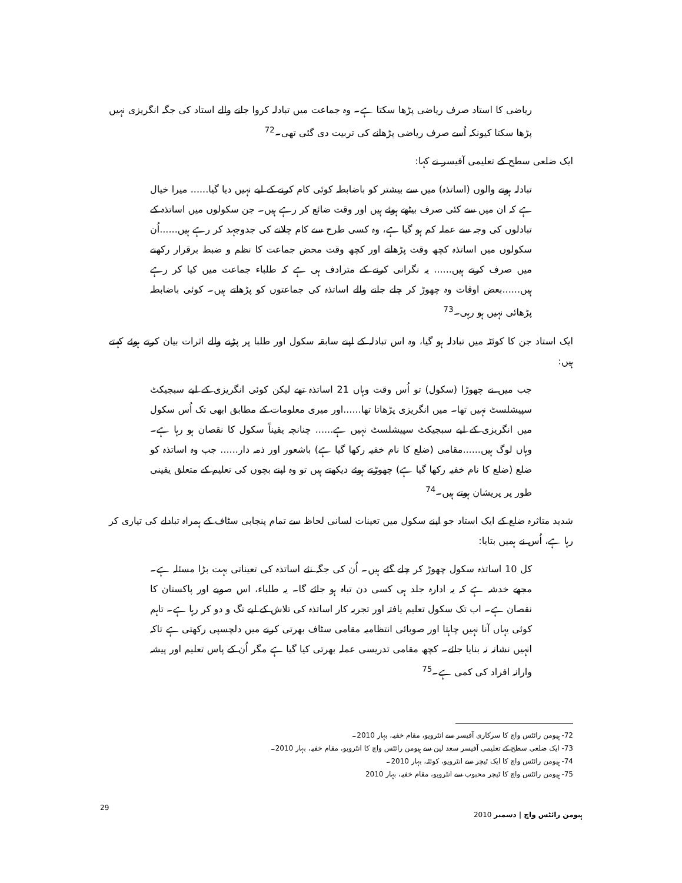ریاضی کا استاد صرف ریاضی پڑھا سکتا ہے۔ وہ جماعت میں تبادلہ کروا جانے والے استاد کی جگہ انگریزی نہیں پڑھا سکتا کیونکہ اُسے صرف ریاضی پڑھانے کی تربیت دی گئی تھی۔<sup>72</sup>
ایک ضلعی سطح کے تعلیمی آفیسر نے کہا:
تبادلہ ہونے والوں (اساتذہ) میں سے بیشتر کو باضابطہ کوئی کام کرنے کے لیے نہیں دیا گیا...... میرا خیال ہے کہ ان میں سے کئی صرف بیٹھے ہوئے ہیں اور وقت ضائع کر رہے ہیں۔ جن سکولوں میں اساتذہ کے تبادلوں کی وجہ سے عملہ کم ہو گیا ہے، وہ کسی طرح سے کام چلانے کی جدوجہد کر رہے ہیں......اُن سکولوں میں اساتذہ کچھ وقت پڑھاتے اور کچھ وقت محض جماعت کا نظم و ضبط برقرار رکھنے میں صرف کرتے ہیں...... یہ نگرانی کرنے کے مترادف ہی ہے کہ طلباء جماعت میں کیا کر رہے ہیں......بعض اوقات وہ چھوڑ کر چلے جانے والے اساتذہ کی جماعتوں کو پڑھاتے ہیں۔ کوئی باضابطہ پڑھائی نہیں ہو رہی۔<sup>73</sup>
ایک استاد جن کا کوئٹہ میں تبادلہ ہو گیا، وہ اس تبادلہ کے اپنے سابقہ سکول اور طلبا پر پڑنے والے اثرات بیان کرتے ہوئے کہتے ہیں:
جب میں نے چھوڑا (سکول) تو اُس وقت وہاں 21 اساتذہ تھے لیکن کوئی انگریزی کے لیے سبجیکٹ سپیشلسٹ نہیں تھا۔ میں انگریزی پڑھاتا تھا......اور میری معلومات کے مطابق ابھی تک اُس سکول میں انگریزی کے لیے سبجیکٹ سپیشلسٹ نہیں ہے...... چنانچہ یقیناً سکول کا نقصان ہو رہا ہے۔ وہاں لوگ ہیں......مقامی (ضلع کا نام خفیہ رکھا گیا ہے) باشعور اور ذمہ دار...... جب وہ اساتذہ کو ضلع (ضلع کا نام خفیہ رکھا گیا ہے) چھوڑتے ہوئے دیکھتے ہیں تو وہ اپنے بچوں کی تعلیم کے متعلق یقینی طور پر پریشان ہوتے ہیں۔<sup>74</sup>
شدید متاثرہ ضلع کے ایک استاد جو اپنے سکول میں تعینات لسانی لحاظ سے تمام پنجابی سٹاف کے ہمراہ تبادلے کی تیاری کر رہا ہے، اُس نے ہمیں بتایا:
کل 10 اساتذہ سکول چھوڑ کر چلے گئے ہیں۔ اُن کی جگہ نئے اساتذہ کی تعیناتی بہت بڑا مسئلہ ہے۔ مجھے خدشہ ہے کہ یہ ادارہ جلد ہی کسی دن تباہ ہو جائے گا۔ یہ طلباء، اس صوبے اور پاکستان کا نقصان ہے۔ اب تک سکول تعلیم یافتہ اور تجربہ کار اساتذہ کی تلاش کے لیے تگ و دو کر رہا ہے۔ تاہم کوئی یہاں آنا نہیں چاہتا اور صوبائی انتظامیہ مقامی سٹاف بھرتی کرنے میں دلچسپی رکھتی ہے تاکہ انہیں نشانہ نہ بنایا جائے۔ کچھ مقامی تدریسی عملہ بھرتی کیا گیا ہے مگر اُن کے پاس تعلیم اور پیشہ وارانہ افراد کی کمی ہے۔<sup>75</sup>
72- ہیومن رائٹس واچ کا سرکاری آفیسر سے انٹرویو، مقام خفیہ، بہار 2010۔
73- ایک ضلعی سطح کے تعلیمی آفیسر سعد لین سے ہیومن رائٹس واچ کا انٹرویو، مقام خفیہ، بہار 2010۔
74- ہیومن رائٹس واچ کا ایک ٹیچر سے انٹرویو، کوئٹہ، بہار 2010۔
75- ہیومن رائٹس واچ کا ٹیچر محبوب سے انٹرویو، مقام خفیہ، بہار 2010
29 ہیومن رائٹس واچ | دسمبر 2010